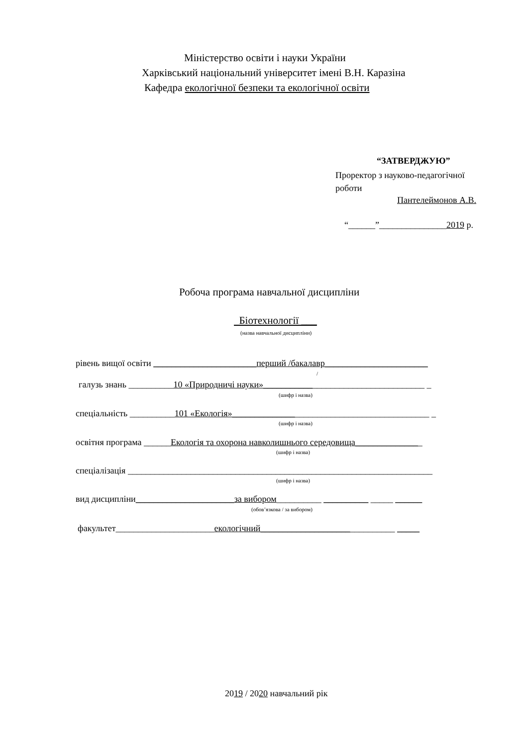Міністерство освіти і науки України
Харківський національний університет імені В.Н. Каразіна
Кафедра екологічної безпеки та екологічної освіти
“ЗАТВЕРДЖУЮ”
Проректор з науково-педагогічної
роботи
Пантелеймонов А.В.
“______”_______________2019 р.
Робоча програма навчальної дисципліни
Біотехнології ___
(назва навчальної дисципліни)
рівень вищої освіти _______________________перший /бакалавр_______________________
/
галузь знань __________10 «Природничі науки»____________________________________ _
(шифр і назва)
спеціальність __________101 «Екологія»____________________________________________ _
(шифр і назва)
освітня програма ______Екологія та охорона навколишнього середовища_______________
(шифр і назва)
спеціалізація ____________________________________________________________________
(шифр і назва)
вид дисципліни______________________за вибором__________ __________ _____ ______
(обов’язкова / за вибором)
факультет______________________екологічний______________________________ _____
2019 / 2020 навчальний рік